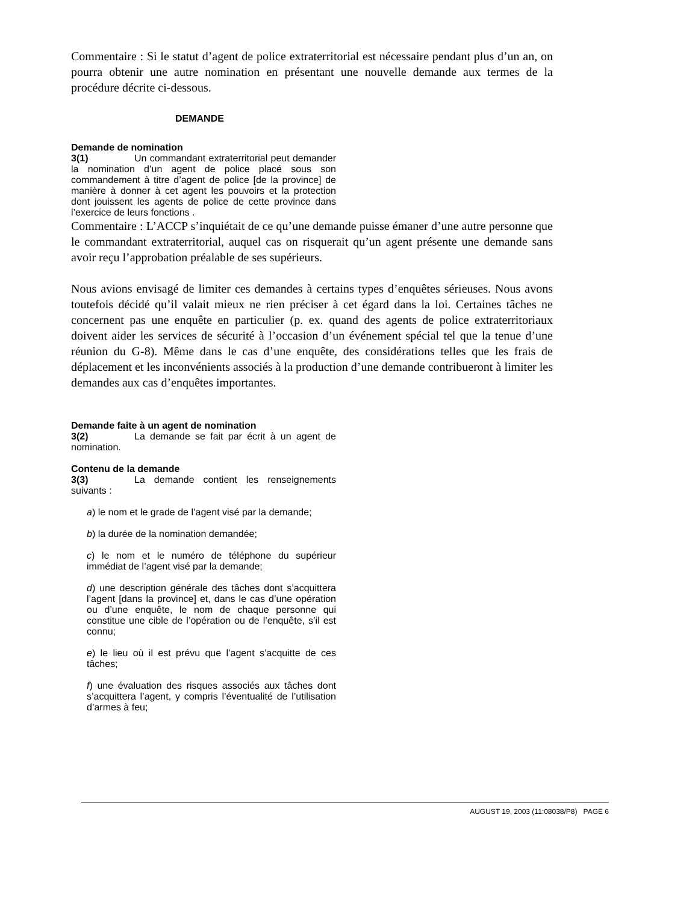Commentaire : Si le statut d’agent de police extraterritorial est nécessaire pendant plus d’un an, on pourra obtenir une autre nomination en présentant une nouvelle demande aux termes de la procédure décrite ci-dessous.
DEMANDE
Demande de nomination
3(1) Un commandant extraterritorial peut demander la nomination d’un agent de police placé sous son commandement à titre d’agent de police [de la province] de manière à donner à cet agent les pouvoirs et la protection dont jouissent les agents de police de cette province dans l’exercice de leurs fonctions .
Commentaire : L’ACCP s’inquiétait de ce qu’une demande puisse émaner d’une autre personne que le commandant extraterritorial, auquel cas on risquerait qu’un agent présente une demande sans avoir reçu l’approbation préalable de ses supérieurs.
Nous avions envisagé de limiter ces demandes à certains types d’enquêtes sérieuses. Nous avons toutefois décidé qu’il valait mieux ne rien préciser à cet égard dans la loi. Certaines tâches ne concernent pas une enquête en particulier (p. ex. quand des agents de police extraterritoriaux doivent aider les services de sécurité à l’occasion d’un événement spécial tel que la tenue d’une réunion du G-8). Même dans le cas d’une enquête, des considérations telles que les frais de déplacement et les inconvénients associés à la production d’une demande contribueront à limiter les demandes aux cas d’enquêtes importantes.
Demande faite à un agent de nomination
3(2) La demande se fait par écrit à un agent de nomination.
Contenu de la demande
3(3) La demande contient les renseignements suivants :
a) le nom et le grade de l’agent visé par la demande;
b) la durée de la nomination demandée;
c) le nom et le numéro de téléphone du supérieur immédiat de l’agent visé par la demande;
d) une description générale des tâches dont s’acquittera l’agent [dans la province] et, dans le cas d’une opération ou d’une enquête, le nom de chaque personne qui constitue une cible de l’opération ou de l’enquête, s’il est connu;
e) le lieu où il est prévu que l’agent s’acquitte de ces tâches;
f) une évaluation des risques associés aux tâches dont s’acquittera l’agent, y compris l’éventualité de l’utilisation d’armes à feu;
AUGUST 19, 2003 (11:08038/P8) PAGE 6